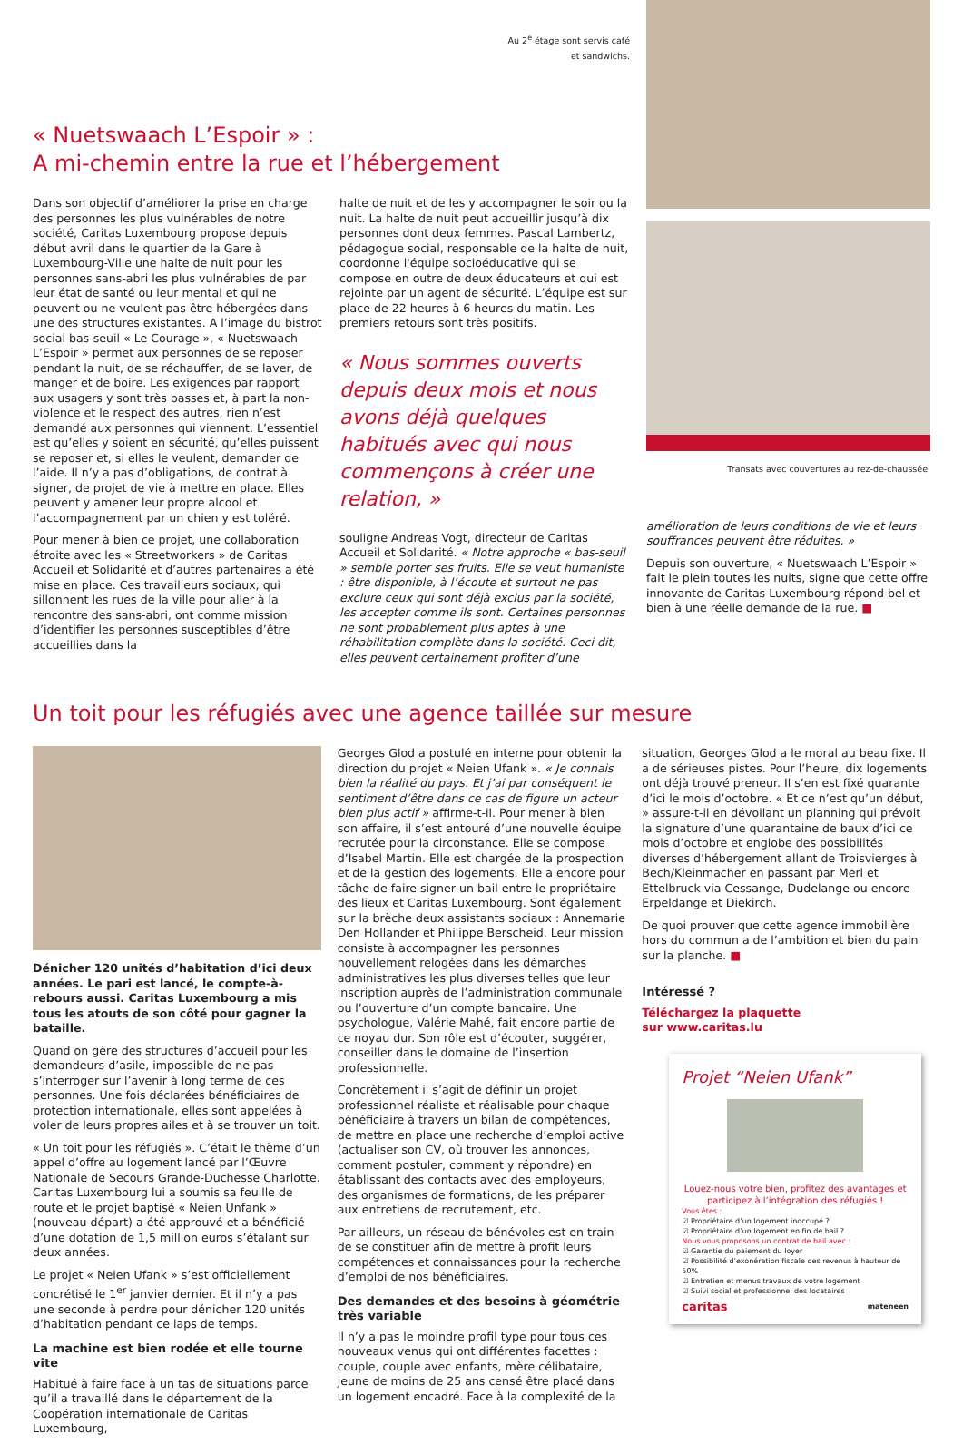Au 2<sup>e</sup> étage sont servis café
et sandwichs.
« Nuetswaach L’Espoir » :
A mi-chemin entre la rue et l’hébergement
Dans son objectif d’améliorer la prise en charge des personnes les plus vulnérables de notre société, Caritas Luxembourg propose depuis début avril dans le quartier de la Gare à Luxembourg-Ville une halte de nuit pour les personnes sans-abri les plus vulnérables de par leur état de santé ou leur mental et qui ne peuvent ou ne veulent pas être hébergées dans une des structures existantes. A l’image du bistrot social bas-seuil « Le Courage », « Nuetswaach L’Espoir » permet aux personnes de se reposer pendant la nuit, de se réchauffer, de se laver, de manger et de boire. Les exigences par rapport aux usagers y sont très basses et, à part la non-violence et le respect des autres, rien n’est demandé aux personnes qui viennent. L’essentiel est qu’elles y soient en sécurité, qu’elles puissent se reposer et, si elles le veulent, demander de l’aide. Il n’y a pas d’obligations, de contrat à signer, de projet de vie à mettre en place. Elles peuvent y amener leur propre alcool et l’accompagnement par un chien y est toléré.
Pour mener à bien ce projet, une collaboration étroite avec les « Streetworkers » de Caritas Accueil et Solidarité et d’autres partenaires a été mise en place. Ces travailleurs sociaux, qui sillonnent les rues de la ville pour aller à la rencontre des sans-abri, ont comme mission d’identifier les personnes susceptibles d’être accueillies dans la
halte de nuit et de les y accompagner le soir ou la nuit. La halte de nuit peut accueillir jusqu’à dix personnes dont deux femmes. Pascal Lambertz, pédagogue social, responsable de la halte de nuit, coordonne l'équipe socioéducative qui se compose en outre de deux éducateurs et qui est rejointe par un agent de sécurité. L’équipe est sur place de 22 heures à 6 heures du matin. Les premiers retours sont très positifs.
« Nous sommes ouverts depuis deux mois et nous avons déjà quelques habitués avec qui nous commençons à créer une relation, »
souligne Andreas Vogt, directeur de Caritas Accueil et Solidarité. « Notre approche « bas-seuil » semble porter ses fruits. Elle se veut humaniste : être disponible, à l’écoute et surtout ne pas exclure ceux qui sont déjà exclus par la société, les accepter comme ils sont. Certaines personnes ne sont probablement plus aptes à une réhabilitation complète dans la société. Ceci dit, elles peuvent certainement profiter d’une
Transats avec couvertures au rez-de-chaussée.
amélioration de leurs conditions de vie et leurs souffrances peuvent être réduites. »
Depuis son ouverture, « Nuetswaach L’Espoir » fait le plein toutes les nuits, signe que cette offre innovante de Caritas Luxembourg répond bel et bien à une réelle demande de la rue. ■
Un toit pour les réfugiés avec une agence taillée sur mesure
Dénicher 120 unités d’habitation d’ici deux années. Le pari est lancé, le compte-à-rebours aussi. Caritas Luxembourg a mis tous les atouts de son côté pour gagner la bataille.
Quand on gère des structures d’accueil pour les demandeurs d’asile, impossible de ne pas s’interroger sur l’avenir à long terme de ces personnes. Une fois déclarées bénéficiaires de protection internationale, elles sont appelées à voler de leurs propres ailes et à se trouver un toit.
« Un toit pour les réfugiés ». C’était le thème d’un appel d’offre au logement lancé par l’Œuvre Nationale de Secours Grande-Duchesse Charlotte. Caritas Luxembourg lui a soumis sa feuille de route et le projet baptisé « Neien Unfank » (nouveau départ) a été approuvé et a bénéficié d’une dotation de 1,5 million euros s’étalant sur deux années.
Le projet « Neien Ufank » s’est officiellement concrétisé le 1<sup>er</sup> janvier dernier. Et il n’y a pas une seconde à perdre pour dénicher 120 unités d’habitation pendant ce laps de temps.
La machine est bien rodée et elle tourne vite
Habitué à faire face à un tas de situations parce qu’il a travaillé dans le département de la Coopération internationale de Caritas Luxembourg,
Georges Glod a postulé en interne pour obtenir la direction du projet « Neien Ufank ». « Je connais bien la réalité du pays. Et j’ai par conséquent le sentiment d’être dans ce cas de figure un acteur bien plus actif » affirme-t-il. Pour mener à bien son affaire, il s’est entouré d’une nouvelle équipe recrutée pour la circonstance. Elle se compose d’Isabel Martin. Elle est chargée de la prospection et de la gestion des logements. Elle a encore pour tâche de faire signer un bail entre le propriétaire des lieux et Caritas Luxembourg. Sont également sur la brèche deux assistants sociaux : Annemarie Den Hollander et Philippe Berscheid. Leur mission consiste à accompagner les personnes nouvellement relogées dans les démarches administratives les plus diverses telles que leur inscription auprès de l’administration communale ou l’ouverture d’un compte bancaire. Une psychologue, Valérie Mahé, fait encore partie de ce noyau dur. Son rôle est d’écouter, suggérer, conseiller dans le domaine de l’insertion professionnelle.
Concrètement il s’agit de définir un projet professionnel réaliste et réalisable pour chaque bénéficiaire à travers un bilan de compétences, de mettre en place une recherche d’emploi active (actualiser son CV, où trouver les annonces, comment postuler, comment y répondre) en établissant des contacts avec des employeurs, des organismes de formations, de les préparer aux entretiens de recrutement, etc.
Par ailleurs, un réseau de bénévoles est en train de se constituer afin de mettre à profit leurs compétences et connaissances pour la recherche d’emploi de nos bénéficiaires.
Des demandes et des besoins à géométrie très variable
Il n’y a pas le moindre profil type pour tous ces nouveaux venus qui ont différentes facettes : couple, couple avec enfants, mère célibataire, jeune de moins de 25 ans censé être placé dans un logement encadré. Face à la complexité de la
situation, Georges Glod a le moral au beau fixe. Il a de sérieuses pistes. Pour l’heure, dix logements ont déjà trouvé preneur. Il s’en est fixé quarante d’ici le mois d’octobre. « Et ce n’est qu’un début, » assure-t-il en dévoilant un planning qui prévoit la signature d’une quarantaine de baux d’ici ce mois d’octobre et englobe des possibilités diverses d’hébergement allant de Troisvierges à Bech/Kleinmacher en passant par Merl et Ettelbruck via Cessange, Dudelange ou encore Erpeldange et Diekirch.
De quoi prouver que cette agence immobilière hors du commun a de l’ambition et bien du pain sur la planche. ■
Intéressé ?
Téléchargez la plaquette
sur www.caritas.lu
Projet “Neien Ufank”
Louez-nous votre bien, profitez des avantages et participez à l’intégration des réfugiés !
Vous êtes :
☑ Propriétaire d’un logement inoccupé ?
☑ Propriétaire d’un logement en fin de bail ?
Nous vous proposons un contrat de bail avec :
☑ Garantie du paiement du loyer
☑ Possibilité d’exonération fiscale des revenus à hauteur de 50%
☑ Entretien et menus travaux de votre logement
☑ Suivi social et professionnel des locataires
caritas mateneen